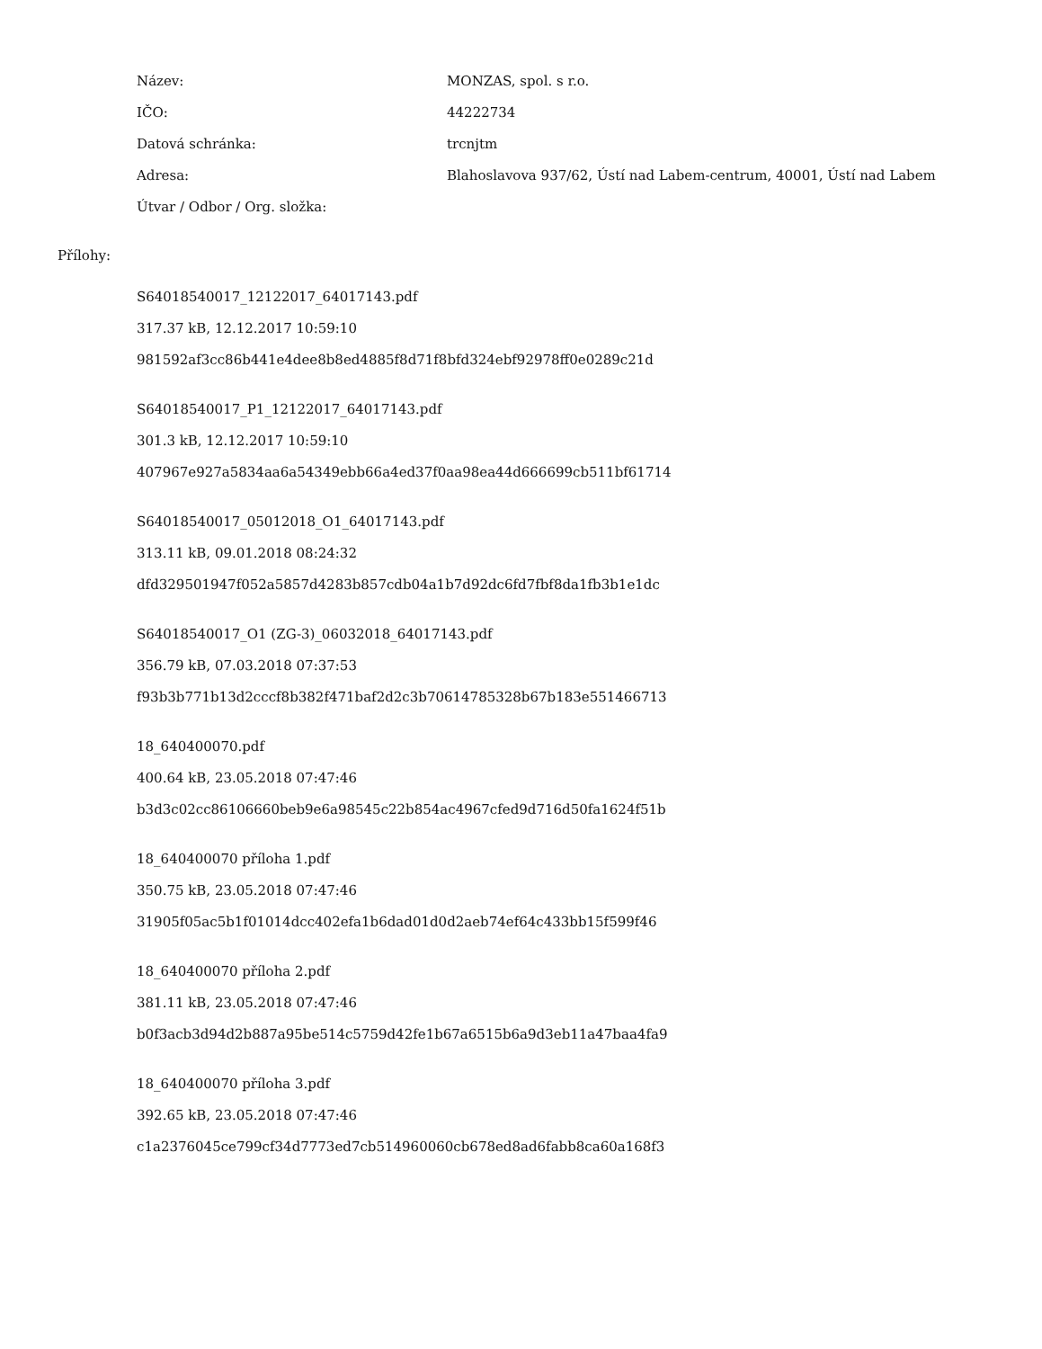| Název: | MONZAS, spol. s r.o. |
| IČO: | 44222734 |
| Datová schránka: | trcnjtm |
| Adresa: | Blahoslavova 937/62, Ústí nad Labem-centrum, 40001, Ústí nad Labem |
| Útvar / Odbor / Org. složka: | |
Přílohy:
S64018540017_12122017_64017143.pdf
317.37 kB, 12.12.2017 10:59:10
981592af3cc86b441e4dee8b8ed4885f8d71f8bfd324ebf92978ff0e0289c21d
S64018540017_P1_12122017_64017143.pdf
301.3 kB, 12.12.2017 10:59:10
407967e927a5834aa6a54349ebb66a4ed37f0aa98ea44d666699cb511bf61714
S64018540017_05012018_O1_64017143.pdf
313.11 kB, 09.01.2018 08:24:32
dfd329501947f052a5857d4283b857cdb04a1b7d92dc6fd7fbf8da1fb3b1e1dc
S64018540017_O1 (ZG-3)_06032018_64017143.pdf
356.79 kB, 07.03.2018 07:37:53
f93b3b771b13d2cccf8b382f471baf2d2c3b70614785328b67b183e551466713
18_640400070.pdf
400.64 kB, 23.05.2018 07:47:46
b3d3c02cc86106660beb9e6a98545c22b854ac4967cfed9d716d50fa1624f51b
18_640400070 příloha 1.pdf
350.75 kB, 23.05.2018 07:47:46
31905f05ac5b1f01014dcc402efa1b6dad01d0d2aeb74ef64c433bb15f599f46
18_640400070 příloha 2.pdf
381.11 kB, 23.05.2018 07:47:46
b0f3acb3d94d2b887a95be514c5759d42fe1b67a6515b6a9d3eb11a47baa4fa9
18_640400070 příloha 3.pdf
392.65 kB, 23.05.2018 07:47:46
c1a2376045ce799cf34d7773ed7cb514960060cb678ed8ad6fabb8ca60a168f3